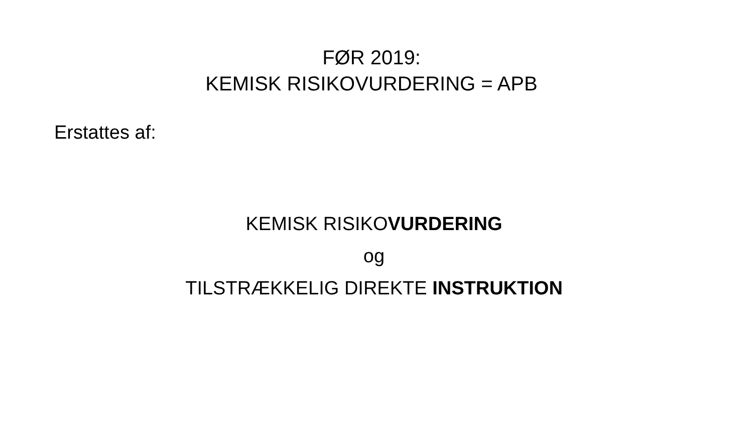FØR 2019:
KEMISK RISIKOVURDERING = APB
Erstattes af:
KEMISK RISIKOVURDERING
og
TILSTRÆKKELIG DIREKTE INSTRUKTION